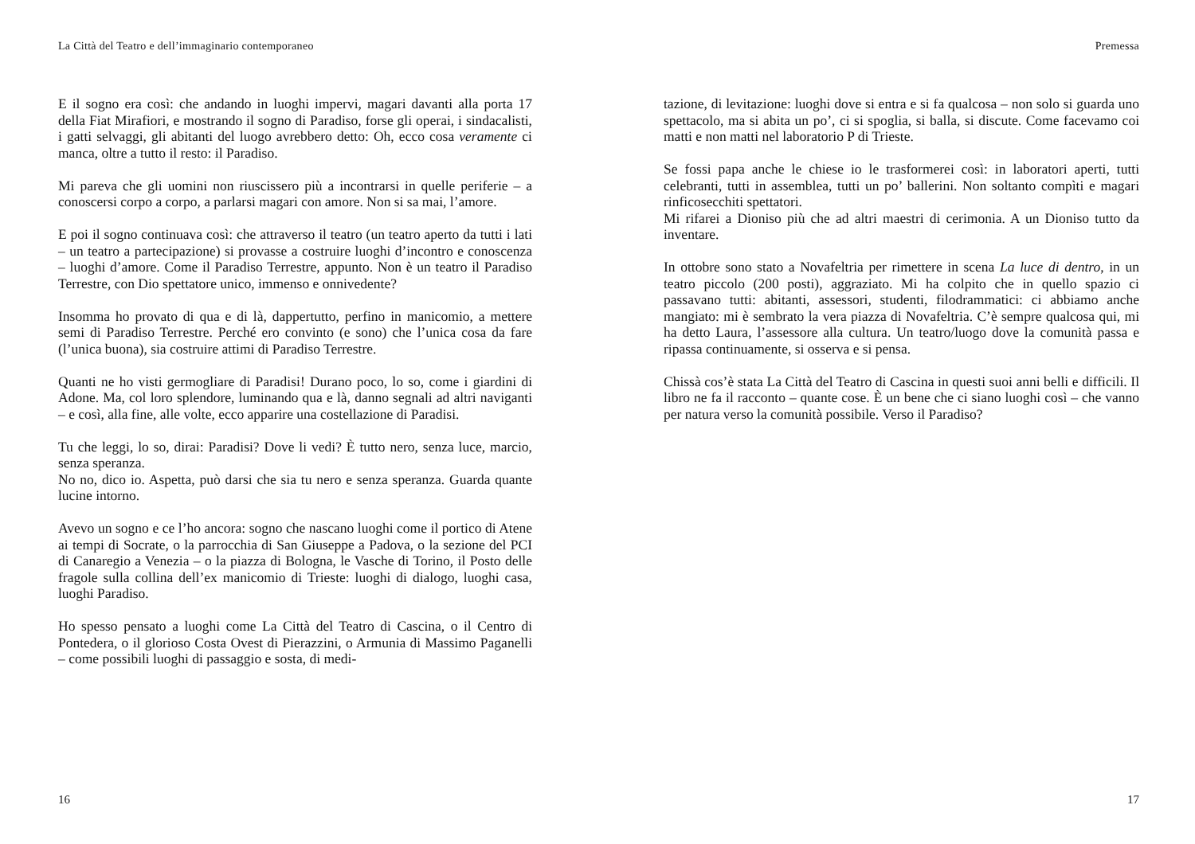La Città del Teatro e dell’immaginario contemporaneo
E il sogno era così: che andando in luoghi impervi, magari davanti alla porta 17 della Fiat Mirafiori, e mostrando il sogno di Paradiso, forse gli operai, i sindacalisti, i gatti selvaggi, gli abitanti del luogo avrebbero detto: Oh, ecco cosa veramente ci manca, oltre a tutto il resto: il Paradiso.
Mi pareva che gli uomini non riuscissero più a incontrarsi in quelle periferie – a conoscersi corpo a corpo, a parlarsi magari con amore. Non si sa mai, l’amore.
E poi il sogno continuava così: che attraverso il teatro (un teatro aperto da tutti i lati – un teatro a partecipazione) si provasse a costruire luoghi d’incontro e conoscenza – luoghi d’amore. Come il Paradiso Terrestre, appunto. Non è un teatro il Paradiso Terrestre, con Dio spettatore unico, immenso e onnivedente?
Insomma ho provato di qua e di là, dappertutto, perfino in manicomio, a mettere semi di Paradiso Terrestre. Perché ero convinto (e sono) che l’unica cosa da fare (l’unica buona), sia costruire attimi di Paradiso Terrestre.
Quanti ne ho visti germogliare di Paradisi! Durano poco, lo so, come i giardini di Adone. Ma, col loro splendore, luminando qua e là, danno segnali ad altri naviganti – e così, alla fine, alle volte, ecco apparire una costellazione di Paradisi.
Tu che leggi, lo so, dirai: Paradisi? Dove li vedi? È tutto nero, senza luce, marcio, senza speranza.
No no, dico io. Aspetta, può darsi che sia tu nero e senza speranza. Guarda quante lucine intorno.
Avevo un sogno e ce l’ho ancora: sogno che nascano luoghi come il portico di Atene ai tempi di Socrate, o la parrocchia di San Giuseppe a Padova, o la sezione del PCI di Canaregio a Venezia – o la piazza di Bologna, le Vasche di Torino, il Posto delle fragole sulla collina dell’ex manicomio di Trieste: luoghi di dialogo, luoghi casa, luoghi Paradiso.
Ho spesso pensato a luoghi come La Città del Teatro di Cascina, o il Centro di Pontedera, o il glorioso Costa Ovest di Pierazzini, o Armunia di Massimo Paganelli – come possibili luoghi di passaggio e sosta, di medi-
16
Premessa
tazione, di levitazione: luoghi dove si entra e si fa qualcosa – non solo si guarda uno spettacolo, ma si abita un po’, ci si spoglia, si balla, si discute. Come facevamo coi matti e non matti nel laboratorio P di Trieste.
Se fossi papa anche le chiese io le trasformerei così: in laboratori aperti, tutti celebranti, tutti in assemblea, tutti un po’ ballerini. Non soltanto compìti e magari rinficosecchiti spettatori.
Mi rifarei a Dioniso più che ad altri maestri di cerimonia. A un Dioniso tutto da inventare.
In ottobre sono stato a Novafeltria per rimettere in scena La luce di dentro, in un teatro piccolo (200 posti), aggraziato. Mi ha colpito che in quello spazio ci passavano tutti: abitanti, assessori, studenti, filodrammatici: ci abbiamo anche mangiato: mi è sembrato la vera piazza di Novafeltria. C’è sempre qualcosa qui, mi ha detto Laura, l’assessore alla cultura. Un teatro/luogo dove la comunità passa e ripassa continuamente, si osserva e si pensa.
Chissà cos’è stata La Città del Teatro di Cascina in questi suoi anni belli e difficili. Il libro ne fa il racconto – quante cose. È un bene che ci siano luoghi così – che vanno per natura verso la comunità possibile. Verso il Paradiso?
17